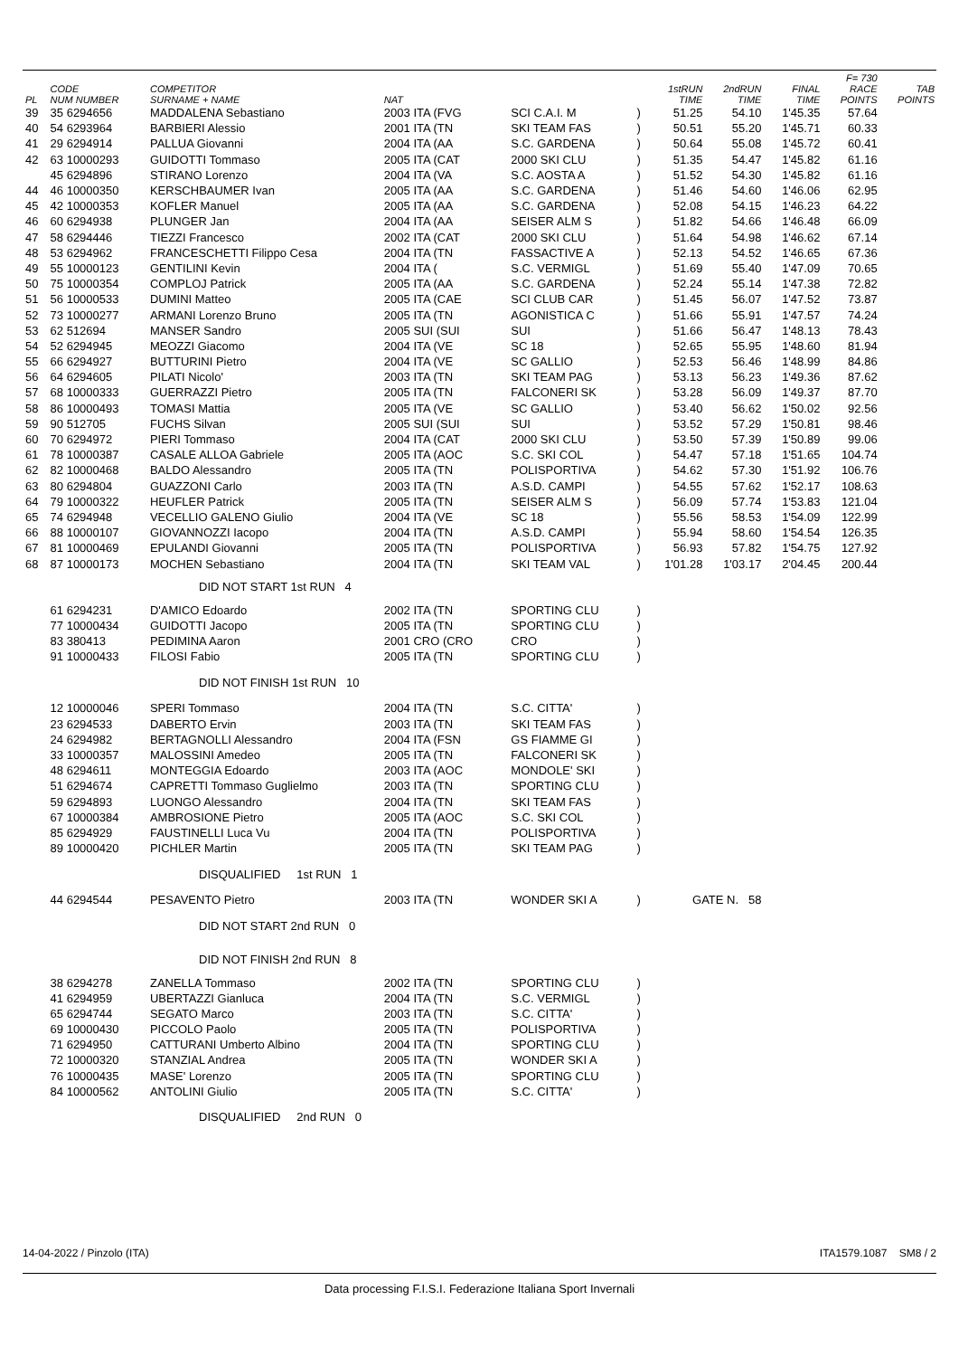| PL | CODE NUM NUMBER | COMPETITOR SURNAME + NAME | NAT | | | 1stRUN TIME | 2ndRUN TIME | FINAL TIME | F= 730 RACE POINTS | TAB POINTS |
| --- | --- | --- | --- | --- | --- | --- | --- | --- | --- | --- |
| 39 | 35 6294656 | MADDALENA Sebastiano | 2003 ITA (FVG | SCI C.A.I. M | ) | 51.25 | 54.10 | 1'45.35 | 57.64 | |
| 40 | 54 6293964 | BARBIERI Alessio | 2001 ITA (TN | SKI TEAM FAS | ) | 50.51 | 55.20 | 1'45.71 | 60.33 | |
| 41 | 29 6294914 | PALLUA Giovanni | 2004 ITA (AA | S.C. GARDENA | ) | 50.64 | 55.08 | 1'45.72 | 60.41 | |
| 42 | 63 10000293 | GUIDOTTI Tommaso | 2005 ITA (CAT | 2000 SKI CLU | ) | 51.35 | 54.47 | 1'45.82 | 61.16 | |
| | 45 6294896 | STIRANO Lorenzo | 2004 ITA (VA | S.C. AOSTA A | ) | 51.52 | 54.30 | 1'45.82 | 61.16 | |
| 44 | 46 10000350 | KERSCHBAUMER Ivan | 2005 ITA (AA | S.C. GARDENA | ) | 51.46 | 54.60 | 1'46.06 | 62.95 | |
| 45 | 42 10000353 | KOFLER Manuel | 2005 ITA (AA | S.C. GARDENA | ) | 52.08 | 54.15 | 1'46.23 | 64.22 | |
| 46 | 60 6294938 | PLUNGER Jan | 2004 ITA (AA | SEISER ALM S | ) | 51.82 | 54.66 | 1'46.48 | 66.09 | |
| 47 | 58 6294446 | TIEZZI Francesco | 2002 ITA (CAT | 2000 SKI CLU | ) | 51.64 | 54.98 | 1'46.62 | 67.14 | |
| 48 | 53 6294962 | FRANCESCHETTI Filippo Cesa | 2004 ITA (TN | FASSACTIVE A | ) | 52.13 | 54.52 | 1'46.65 | 67.36 | |
| 49 | 55 10000123 | GENTILINI Kevin | 2004 ITA ( | S.C. VERMIGL | ) | 51.69 | 55.40 | 1'47.09 | 70.65 | |
| 50 | 75 10000354 | COMPLOJ Patrick | 2005 ITA (AA | S.C. GARDENA | ) | 52.24 | 55.14 | 1'47.38 | 72.82 | |
| 51 | 56 10000533 | DUMINI Matteo | 2005 ITA (CAE | SCI CLUB CAR | ) | 51.45 | 56.07 | 1'47.52 | 73.87 | |
| 52 | 73 10000277 | ARMANI Lorenzo Bruno | 2005 ITA (TN | AGONISTICA C | ) | 51.66 | 55.91 | 1'47.57 | 74.24 | |
| 53 | 62 512694 | MANSER Sandro | 2005 SUI (SUI | SUI | ) | 51.66 | 56.47 | 1'48.13 | 78.43 | |
| 54 | 52 6294945 | MEOZZI Giacomo | 2004 ITA (VE | SC 18 | ) | 52.65 | 55.95 | 1'48.60 | 81.94 | |
| 55 | 66 6294927 | BUTTURINI Pietro | 2004 ITA (VE | SC GALLIO | ) | 52.53 | 56.46 | 1'48.99 | 84.86 | |
| 56 | 64 6294605 | PILATI Nicolo' | 2003 ITA (TN | SKI TEAM PAG | ) | 53.13 | 56.23 | 1'49.36 | 87.62 | |
| 57 | 68 10000333 | GUERRAZZI Pietro | 2005 ITA (TN | FALCONERI SK | ) | 53.28 | 56.09 | 1'49.37 | 87.70 | |
| 58 | 86 10000493 | TOMASI Mattia | 2005 ITA (VE | SC GALLIO | ) | 53.40 | 56.62 | 1'50.02 | 92.56 | |
| 59 | 90 512705 | FUCHS Silvan | 2005 SUI (SUI | SUI | ) | 53.52 | 57.29 | 1'50.81 | 98.46 | |
| 60 | 70 6294972 | PIERI Tommaso | 2004 ITA (CAT | 2000 SKI CLU | ) | 53.50 | 57.39 | 1'50.89 | 99.06 | |
| 61 | 78 10000387 | CASALE ALLOA Gabriele | 2005 ITA (AOC | S.C. SKI COL | ) | 54.47 | 57.18 | 1'51.65 | 104.74 | |
| 62 | 82 10000468 | BALDO Alessandro | 2005 ITA (TN | POLISPORTIVA | ) | 54.62 | 57.30 | 1'51.92 | 106.76 | |
| 63 | 80 6294804 | GUAZZONI Carlo | 2003 ITA (TN | A.S.D. CAMPI | ) | 54.55 | 57.62 | 1'52.17 | 108.63 | |
| 64 | 79 10000322 | HEUFLER Patrick | 2005 ITA (TN | SEISER ALM S | ) | 56.09 | 57.74 | 1'53.83 | 121.04 | |
| 65 | 74 6294948 | VECELLIO GALENO Giulio | 2004 ITA (VE | SC 18 | ) | 55.56 | 58.53 | 1'54.09 | 122.99 | |
| 66 | 88 10000107 | GIOVANNOZZI Iacopo | 2004 ITA (TN | A.S.D. CAMPI | ) | 55.94 | 58.60 | 1'54.54 | 126.35 | |
| 67 | 81 10000469 | EPULANDI Giovanni | 2005 ITA (TN | POLISPORTIVA | ) | 56.93 | 57.82 | 1'54.75 | 127.92 | |
| 68 | 87 10000173 | MOCHEN Sebastiano | 2004 ITA (TN | SKI TEAM VAL | ) | 1'01.28 | 1'03.17 | 2'04.45 | 200.44 | |
| DID NOT START 1st RUN 4 | | | | | | | | | | |
| | 61 6294231 | D'AMICO Edoardo | 2002 ITA (TN | SPORTING CLU | ) | | | | | |
| | 77 10000434 | GUIDOTTI Jacopo | 2005 ITA (TN | SPORTING CLU | ) | | | | | |
| | 83 380413 | PEDIMINA Aaron | 2001 CRO (CRO | CRO | ) | | | | | |
| | 91 10000433 | FILOSI Fabio | 2005 ITA (TN | SPORTING CLU | ) | | | | | |
| DID NOT FINISH 1st RUN 10 | | | | | | | | | | |
| | 12 10000046 | SPERI Tommaso | 2004 ITA (TN | S.C. CITTA' | ) | | | | | |
| | 23 6294533 | DABERTO Ervin | 2003 ITA (TN | SKI TEAM FAS | ) | | | | | |
| | 24 6294982 | BERTAGNOLLI Alessandro | 2004 ITA (FSN | GS FIAMME GI | ) | | | | | |
| | 33 10000357 | MALOSSINI Amedeo | 2005 ITA (TN | FALCONERI SK | ) | | | | | |
| | 48 6294611 | MONTEGGIA Edoardo | 2003 ITA (AOC | MONDOLE' SKI | ) | | | | | |
| | 51 6294674 | CAPRETTI Tommaso Guglielmo | 2003 ITA (TN | SPORTING CLU | ) | | | | | |
| | 59 6294893 | LUONGO Alessandro | 2004 ITA (TN | SKI TEAM FAS | ) | | | | | |
| | 67 10000384 | AMBROSIONE Pietro | 2005 ITA (AOC | S.C. SKI COL | ) | | | | | |
| | 85 6294929 | FAUSTINELLI Luca Vu | 2004 ITA (TN | POLISPORTIVA | ) | | | | | |
| | 89 10000420 | PICHLER Martin | 2005 ITA (TN | SKI TEAM PAG | ) | | | | | |
| DISQUALIFIED 1st RUN 1 | | | | | | | | | | |
| | 44 6294544 | PESAVENTO Pietro | 2003 ITA (TN | WONDER SKI A | ) | GATE N. 58 | | | | |
| DID NOT START 2nd RUN 0 | | | | | | | | | | |
| DID NOT FINISH 2nd RUN 8 | | | | | | | | | | |
| | 38 6294278 | ZANELLA Tommaso | 2002 ITA (TN | SPORTING CLU | ) | | | | | |
| | 41 6294959 | UBERTAZZI Gianluca | 2004 ITA (TN | S.C. VERMIGL | ) | | | | | |
| | 65 6294744 | SEGATO Marco | 2003 ITA (TN | S.C. CITTA' | ) | | | | | |
| | 69 10000430 | PICCOLO Paolo | 2005 ITA (TN | POLISPORTIVA | ) | | | | | |
| | 71 6294950 | CATTURANI Umberto Albino | 2004 ITA (TN | SPORTING CLU | ) | | | | | |
| | 72 10000320 | STANZIAL Andrea | 2005 ITA (TN | WONDER SKI A | ) | | | | | |
| | 76 10000435 | MASE' Lorenzo | 2005 ITA (TN | SPORTING CLU | ) | | | | | |
| | 84 10000562 | ANTOLINI Giulio | 2005 ITA (TN | S.C. CITTA' | ) | | | | | |
| DISQUALIFIED 2nd RUN 0 | | | | | | | | | | |
14-04-2022 / Pinzolo (ITA) ITA1579.1087 SM8 / 2
Data processing F.I.S.I. Federazione Italiana Sport Invernali